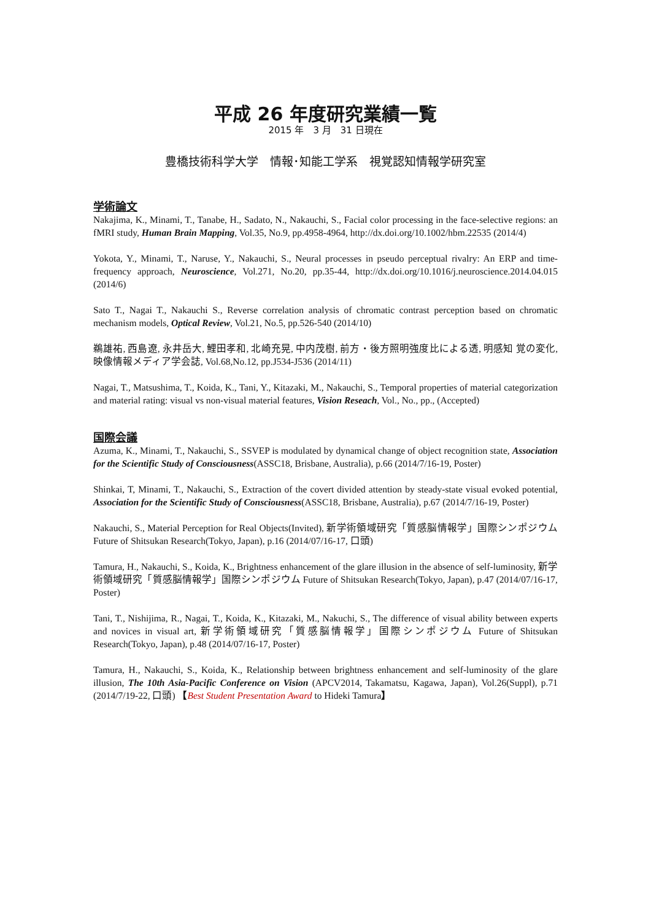平成 26 年度研究業績一覧
2015 年　3 月　31 日現在
豊橋技術科学大学　情報･知能工学系　視覚認知情報学研究室
学術論文
Nakajima, K., Minami, T., Tanabe, H., Sadato, N., Nakauchi, S., Facial color processing in the face-selective regions: an fMRI study, Human Brain Mapping, Vol.35, No.9, pp.4958-4964, http://dx.doi.org/10.1002/hbm.22535 (2014/4)
Yokota, Y., Minami, T., Naruse, Y., Nakauchi, S., Neural processes in pseudo perceptual rivalry: An ERP and time-frequency approach, Neuroscience, Vol.271, No.20, pp.35-44, http://dx.doi.org/10.1016/j.neuroscience.2014.04.015 (2014/6)
Sato T., Nagai T., Nakauchi S., Reverse correlation analysis of chromatic contrast perception based on chromatic mechanism models, Optical Review, Vol.21, No.5, pp.526-540 (2014/10)
鵜雄祐, 西島遼, 永井岳大, 鯉田孝和, 北崎充晃, 中内茂樹, 前方・後方照明強度比による透, 明感知 覚の変化, 映像情報メディア学会誌, Vol.68,No.12, pp.J534-J536 (2014/11)
Nagai, T., Matsushima, T., Koida, K., Tani, Y., Kitazaki, M., Nakauchi, S., Temporal properties of material categorization and material rating: visual vs non-visual material features, Vision Reseach, Vol., No., pp., (Accepted)
国際会議
Azuma, K., Minami, T., Nakauchi, S., SSVEP is modulated by dynamical change of object recognition state, Association for the Scientific Study of Consciousness(ASSC18, Brisbane, Australia), p.66 (2014/7/16-19, Poster)
Shinkai, T, Minami, T., Nakauchi, S., Extraction of the covert divided attention by steady-state visual evoked potential, Association for the Scientific Study of Consciousness(ASSC18, Brisbane, Australia), p.67 (2014/7/16-19, Poster)
Nakauchi, S., Material Perception for Real Objects(Invited), 新学術領域研究「質感脳情報学」国際シンポジウム Future of Shitsukan Research(Tokyo, Japan), p.16 (2014/07/16-17, 口頭)
Tamura, H., Nakauchi, S., Koida, K., Brightness enhancement of the glare illusion in the absence of self-luminosity, 新学術領域研究「質感脳情報学」国際シンポジウム Future of Shitsukan Research(Tokyo, Japan), p.47 (2014/07/16-17, Poster)
Tani, T., Nishijima, R., Nagai, T., Koida, K., Kitazaki, M., Nakuchi, S., The difference of visual ability between experts and novices in visual art, 新学術領域研究「質感脳情報学」国際シンポジウム Future of Shitsukan Research(Tokyo, Japan), p.48 (2014/07/16-17, Poster)
Tamura, H., Nakauchi, S., Koida, K., Relationship between brightness enhancement and self-luminosity of the glare illusion, The 10th Asia-Pacific Conference on Vision (APCV2014, Takamatsu, Kagawa, Japan), Vol.26(Suppl), p.71 (2014/7/19-22, 口頭) 【Best Student Presentation Award to Hideki Tamura】